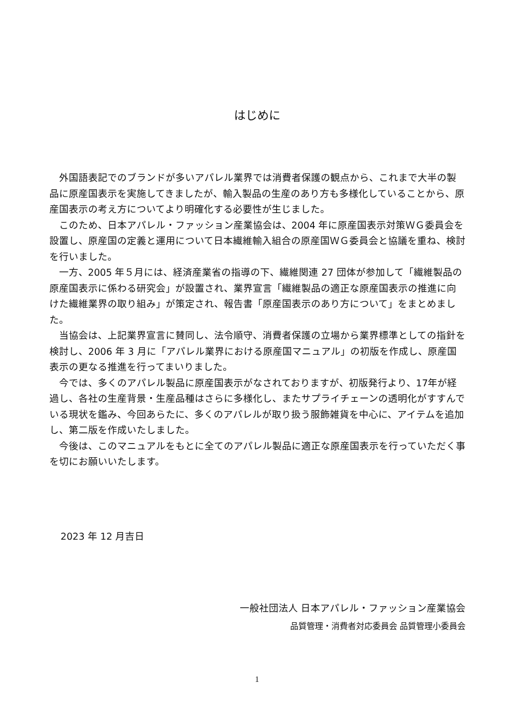はじめに
外国語表記でのブランドが多いアパレル業界では消費者保護の観点から、これまで大半の製品に原産国表示を実施してきましたが、輸入製品の生産のあり方も多様化していることから、原産国表示の考え方についてより明確化する必要性が生じました。
このため、日本アパレル・ファッション産業協会は、2004 年に原産国表示対策ＷＧ委員会を設置し、原産国の定義と運用について日本繊維輸入組合の原産国ＷＧ委員会と協議を重ね、検討を行いました。
一方、2005 年５月には、経済産業省の指導の下、繊維関連 27 団体が参加して「繊維製品の原産国表示に係わる研究会」が設置され、業界宣言「繊維製品の適正な原産国表示の推進に向けた繊維業界の取り組み」が策定され、報告書「原産国表示のあり方について」をまとめました。
当協会は、上記業界宣言に賛同し、法令順守、消費者保護の立場から業界標準としての指針を検討し、2006 年 3 月に「アパレル業界における原産国マニュアル」の初版を作成し、原産国表示の更なる推進を行ってまいりました。
今では、多くのアパレル製品に原産国表示がなされておりますが、初版発行より、17年が経過し、各社の生産背景・生産品種はさらに多様化し、またサプライチェーンの透明化がすすんでいる現状を鑑み、今回あらたに、多くのアパレルが取り扱う服飾雑貨を中心に、アイテムを追加し、第二版を作成いたしました。
今後は、このマニュアルをもとに全てのアパレル製品に適正な原産国表示を行っていただく事を切にお願いいたします。
2023 年 12 月吉日
一般社団法人 日本アパレル・ファッション産業協会
品質管理・消費者対応委員会 品質管理小委員会
1